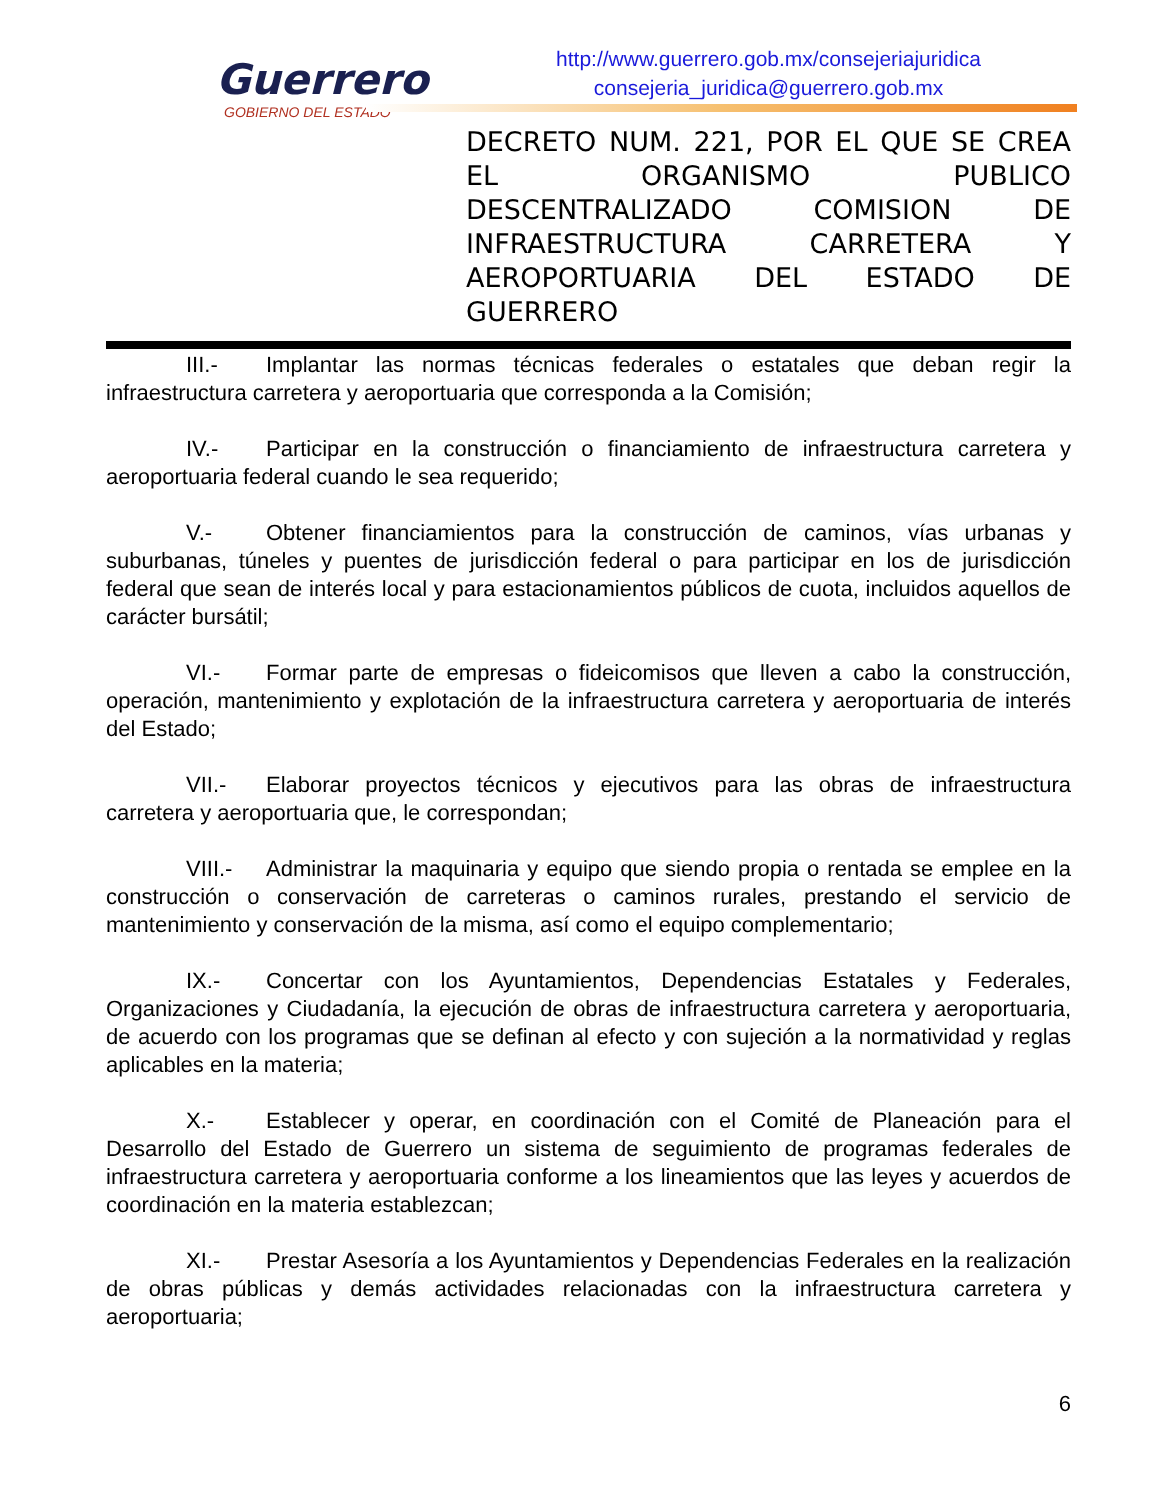Guerrero
GOBIERNO DEL ESTADO
http://www.guerrero.gob.mx/consejeriajuridica
consejeria_juridica@guerrero.gob.mx
DECRETO NUM. 221, POR EL QUE SE CREA EL ORGANISMO PUBLICO DESCENTRALIZADO COMISION DE INFRAESTRUCTURA CARRETERA Y AEROPORTUARIA DEL ESTADO DE GUERRERO
III.- Implantar las normas técnicas federales o estatales que deban regir la infraestructura carretera y aeroportuaria que corresponda a la Comisión;
IV.- Participar en la construcción o financiamiento de infraestructura carretera y aeroportuaria federal cuando le sea requerido;
V.- Obtener financiamientos para la construcción de caminos, vías urbanas y suburbanas, túneles y puentes de jurisdicción federal o para participar en los de jurisdicción federal que sean de interés local y para estacionamientos públicos de cuota, incluidos aquellos de carácter bursátil;
VI.- Formar parte de empresas o fideicomisos que lleven a cabo la construcción, operación, mantenimiento y explotación de la infraestructura carretera y aeroportuaria de interés del Estado;
VII.- Elaborar proyectos técnicos y ejecutivos para las obras de infraestructura carretera y aeroportuaria que, le correspondan;
VIII.- Administrar la maquinaria y equipo que siendo propia o rentada se emplee en la construcción o conservación de carreteras o caminos rurales, prestando el servicio de mantenimiento y conservación de la misma, así como el equipo complementario;
IX.- Concertar con los Ayuntamientos, Dependencias Estatales y Federales, Organizaciones y Ciudadanía, la ejecución de obras de infraestructura carretera y aeroportuaria, de acuerdo con los programas que se definan al efecto y con sujeción a la normatividad y reglas aplicables en la materia;
X.- Establecer y operar, en coordinación con el Comité de Planeación para el Desarrollo del Estado de Guerrero un sistema de seguimiento de programas federales de infraestructura carretera y aeroportuaria conforme a los lineamientos que las leyes y acuerdos de coordinación en la materia establezcan;
XI.- Prestar Asesoría a los Ayuntamientos y Dependencias Federales en la realización de obras públicas y demás actividades relacionadas con la infraestructura carretera y aeroportuaria;
6